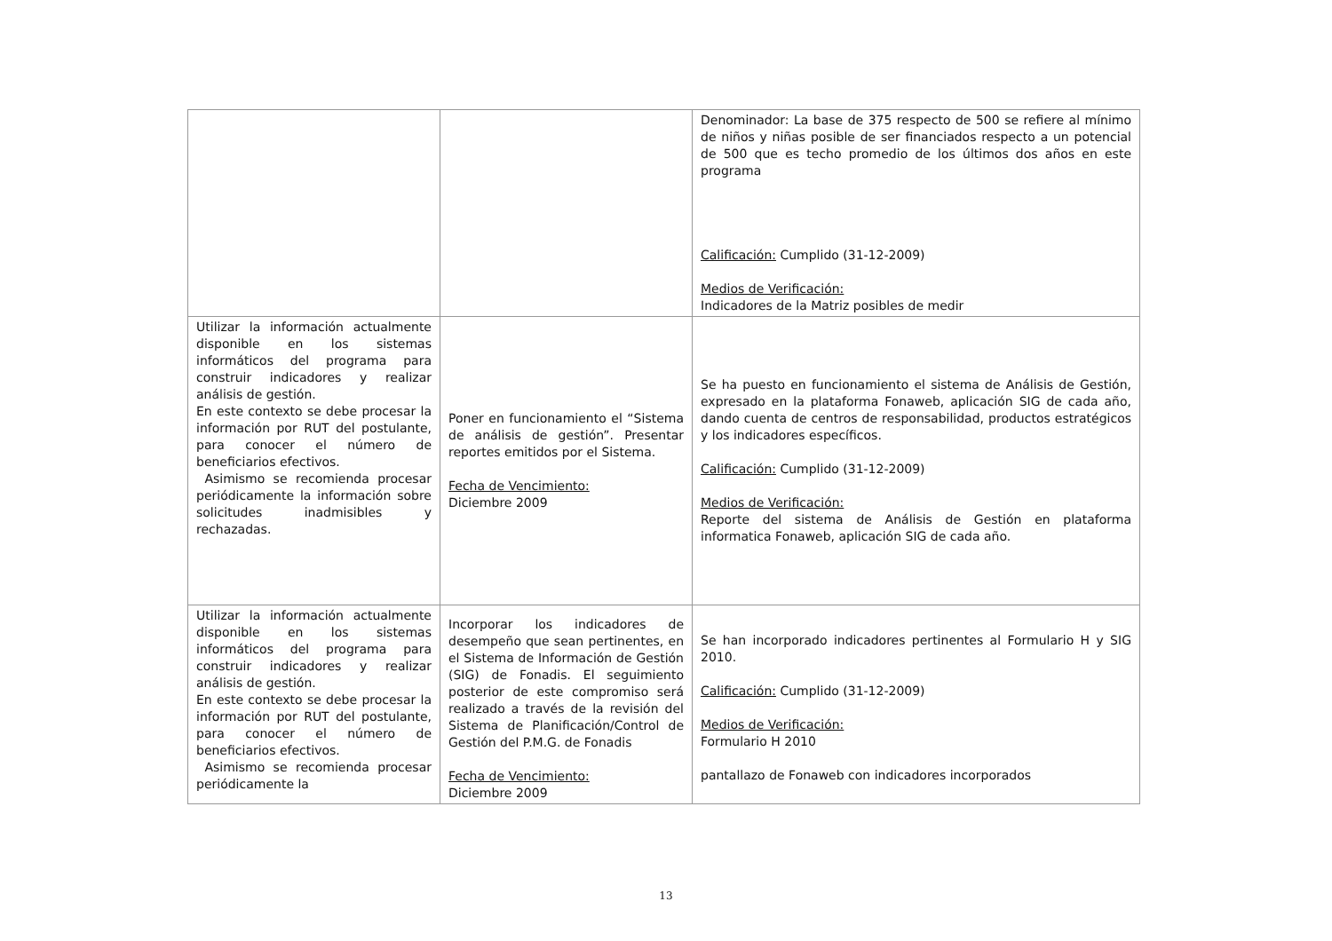| | | Denominador: La base de 375 respecto de 500 se refiere al mínimo de niños y niñas posible de ser financiados respecto a un potencial de 500 que es techo promedio de los últimos dos años en este programa Calificación: Cumplido (31-12-2009) Medios de Verificación: Indicadores de la Matriz posibles de medir |
| Utilizar la información actualmente disponible en los sistemas informáticos del programa para construir indicadores y realizar análisis de gestión. En este contexto se debe procesar la información por RUT del postulante, para conocer el número de beneficiarios efectivos. Asimismo se recomienda procesar periódicamente la información sobre solicitudes inadmisibles y rechazadas. | Poner en funcionamiento el “Sistema de análisis de gestión”. Presentar reportes emitidos por el Sistema. Fecha de Vencimiento: Diciembre 2009 | Se ha puesto en funcionamiento el sistema de Análisis de Gestión, expresado en la plataforma Fonaweb, aplicación SIG de cada año, dando cuenta de centros de responsabilidad, productos estratégicos y los indicadores específicos. Calificación: Cumplido (31-12-2009) Medios de Verificación: Reporte del sistema de Análisis de Gestión en plataforma informatica Fonaweb, aplicación SIG de cada año. |
| Utilizar la información actualmente disponible en los sistemas informáticos del programa para construir indicadores y realizar análisis de gestión. En este contexto se debe procesar la información por RUT del postulante, para conocer el número de beneficiarios efectivos. Asimismo se recomienda procesar periódicamente la | Incorporar los indicadores de desempeño que sean pertinentes, en el Sistema de Información de Gestión (SIG) de Fonadis. El seguimiento posterior de este compromiso será realizado a través de la revisión del Sistema de Planificación/Control de Gestión del P.M.G. de Fonadis Fecha de Vencimiento: Diciembre 2009 | Se han incorporado indicadores pertinentes al Formulario H y SIG 2010. Calificación: Cumplido (31-12-2009) Medios de Verificación: Formulario H 2010 pantallazo de Fonaweb con indicadores incorporados |
13